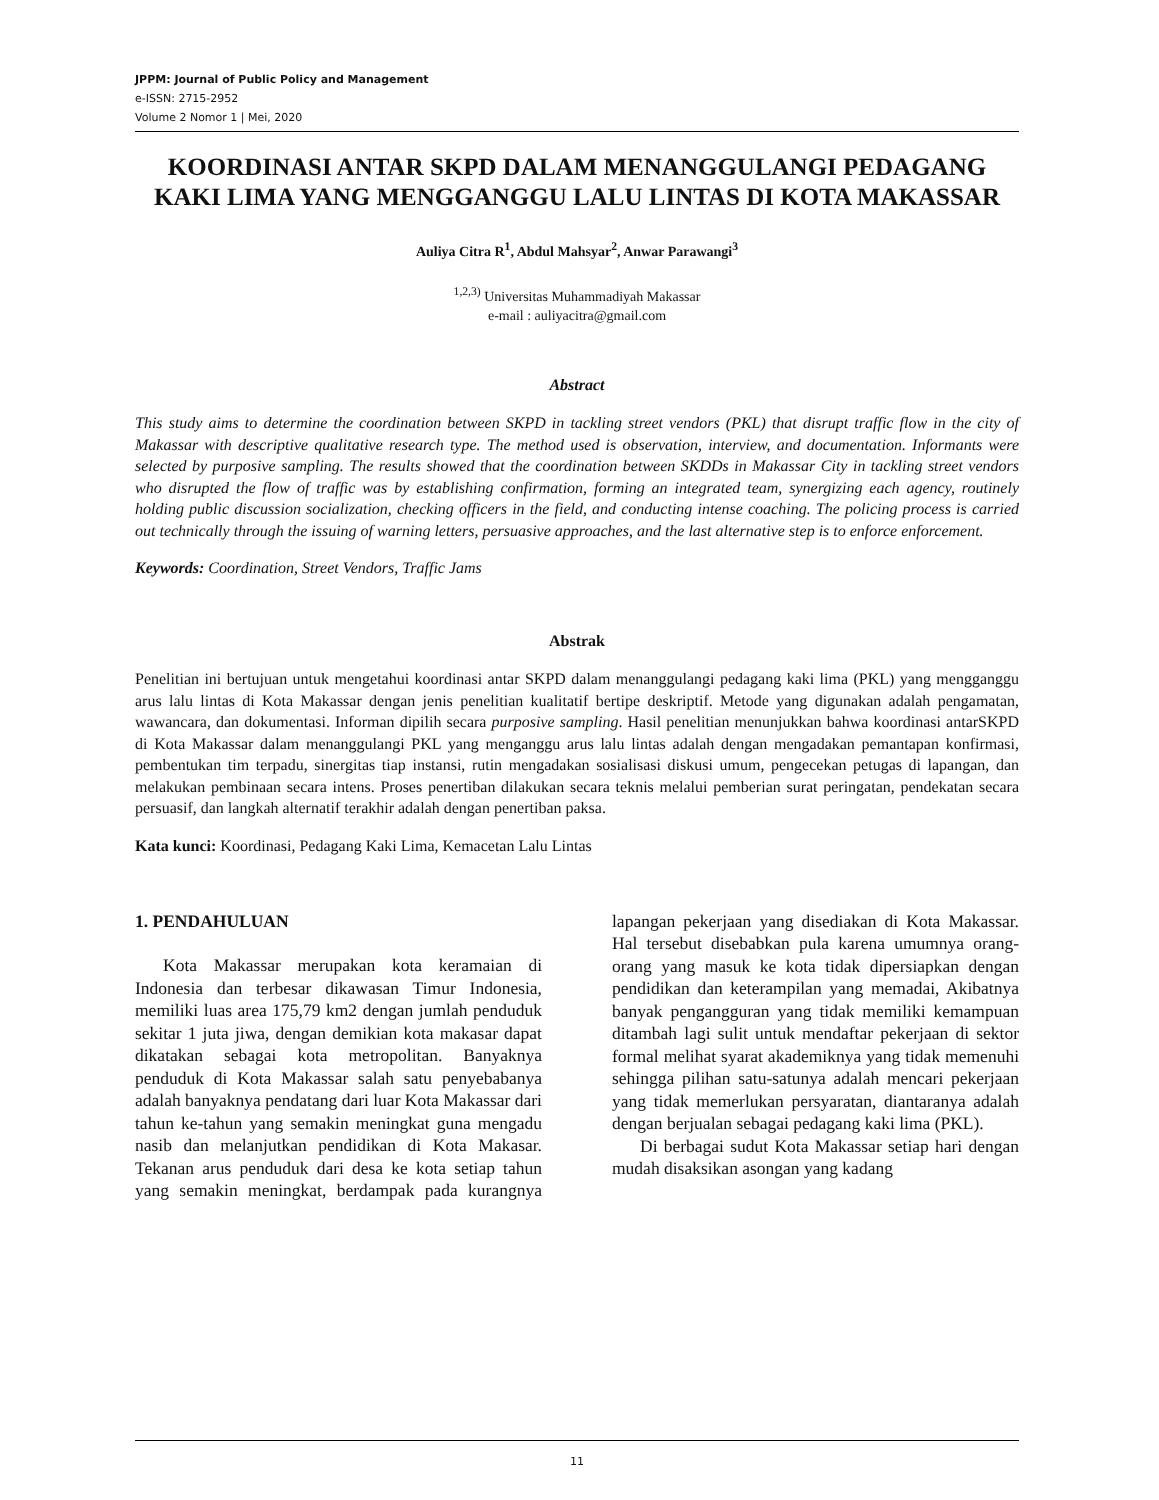JPPM: Journal of Public Policy and Management
e-ISSN: 2715-2952
Volume 2 Nomor 1 | Mei, 2020
KOORDINASI ANTAR SKPD DALAM MENANGGULANGI PEDAGANG KAKI LIMA YANG MENGGANGGU LALU LINTAS DI KOTA MAKASSAR
Auliya Citra R<sup>1</sup>, Abdul Mahsyar<sup>2</sup>, Anwar Parawangi<sup>3</sup>
<sup>1,2,3)</sup> Universitas Muhammadiyah Makassar
e-mail : auliyacitra@gmail.com
Abstract
This study aims to determine the coordination between SKPD in tackling street vendors (PKL) that disrupt traffic flow in the city of Makassar with descriptive qualitative research type. The method used is observation, interview, and documentation. Informants were selected by purposive sampling. The results showed that the coordination between SKDDs in Makassar City in tackling street vendors who disrupted the flow of traffic was by establishing confirmation, forming an integrated team, synergizing each agency, routinely holding public discussion socialization, checking officers in the field, and conducting intense coaching. The policing process is carried out technically through the issuing of warning letters, persuasive approaches, and the last alternative step is to enforce enforcement.
Keywords: Coordination, Street Vendors, Traffic Jams
Abstrak
Penelitian ini bertujuan untuk mengetahui koordinasi antar SKPD dalam menanggulangi pedagang kaki lima (PKL) yang mengganggu arus lalu lintas di Kota Makassar dengan jenis penelitian kualitatif bertipe deskriptif. Metode yang digunakan adalah pengamatan, wawancara, dan dokumentasi. Informan dipilih secara purposive sampling. Hasil penelitian menunjukkan bahwa koordinasi antarSKPD di Kota Makassar dalam menanggulangi PKL yang menganggu arus lalu lintas adalah dengan mengadakan pemantapan konfirmasi, pembentukan tim terpadu, sinergitas tiap instansi, rutin mengadakan sosialisasi diskusi umum, pengecekan petugas di lapangan, dan melakukan pembinaan secara intens. Proses penertiban dilakukan secara teknis melalui pemberian surat peringatan, pendekatan secara persuasif, dan langkah alternatif terakhir adalah dengan penertiban paksa.
Kata kunci: Koordinasi, Pedagang Kaki Lima, Kemacetan Lalu Lintas
1. PENDAHULUAN
Kota Makassar merupakan kota keramaian di Indonesia dan terbesar dikawasan Timur Indonesia, memiliki luas area 175,79 km2 dengan jumlah penduduk sekitar 1 juta jiwa, dengan demikian kota makasar dapat dikatakan sebagai kota metropolitan. Banyaknya penduduk di Kota Makassar salah satu penyebabanya adalah banyaknya pendatang dari luar Kota Makassar dari tahun ke-tahun yang semakin meningkat guna mengadu nasib dan melanjutkan pendidikan di Kota Makasar. Tekanan arus penduduk dari desa ke kota setiap tahun yang semakin meningkat, berdampak pada kurangnya lapangan pekerjaan yang disediakan di Kota Makassar. Hal tersebut disebabkan pula karena umumnya orang-orang yang masuk ke kota tidak dipersiapkan dengan pendidikan dan keterampilan yang memadai, Akibatnya banyak pengangguran yang tidak memiliki kemampuan ditambah lagi sulit untuk mendaftar pekerjaan di sektor formal melihat syarat akademiknya yang tidak memenuhi sehingga pilihan satu-satunya adalah mencari pekerjaan yang tidak memerlukan persyaratan, diantaranya adalah dengan berjualan sebagai pedagang kaki lima (PKL).
Di berbagai sudut Kota Makassar setiap hari dengan mudah disaksikan asongan yang kadang
11